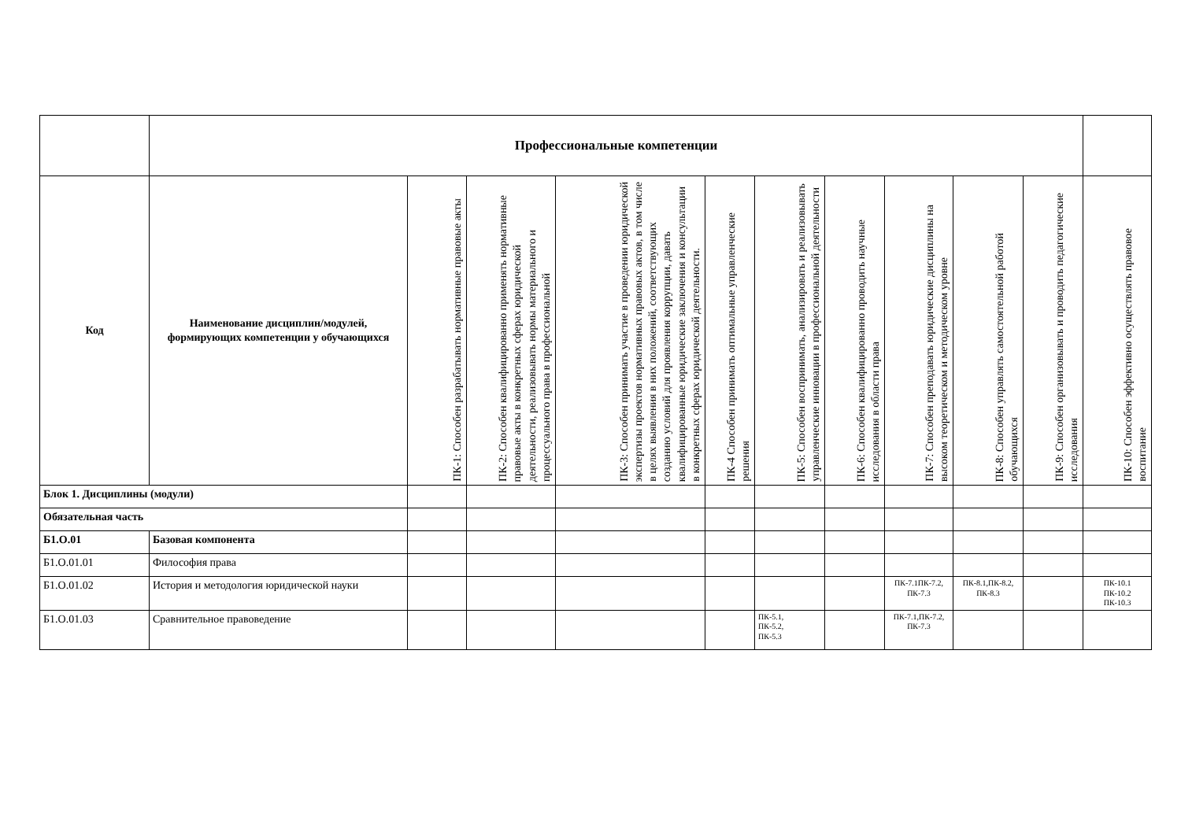| | Профессиональные компетенции | | | | | | | | | | |
| --- | --- | --- | --- | --- | --- | --- | --- | --- | --- | --- | --- |
| Код | Наименование дисциплин/модулей, формирующих компетенции у обучающихся | ПК-1: Способен разрабатывать нормативные правовые акты | ПК-2: Способен квалифицированно применять нормативные правовые акты в конкретных сферах юридической деятельности, реализовывать нормы материального и процессуального права в профессиональной | ПК-3: Способен принимать участие в проведении юридической экспертизы проектов нормативных правовых актов, в том числе в целях выявления в них положений, соответствующих созданию условий для проявления коррупции, давать квалифицированные юридические заключения и консультации в конкретных сферах юридической деятельности. | ПК-4 Способен принимать оптимальные управленческие решения | ПК-5: Способен воспринимать, анализировать и реализовывать управленческие инновации в профессиональной деятельности | ПК-6: Способен квалифицированно проводить научные исследования в области права | ПК-7: Способен преподавать юридические дисциплины на высоком теоретическом и методическом уровне | ПК-8: Способен управлять самостоятельной работой обучающихся | ПК-9: Способен организовывать и проводить педагогические исследования | ПК-10: Способен эффективно осуществлять правовое воспитание |
| Блок 1. Дисциплины (модули) | | | | | | | | | | | |
| Обязательная часть | | | | | | | | | | | |
| Б1.О.01 | Базовая компонента | | | | | | | | | | |
| Б1.О.01.01 | Философия права | | | | | | | | | | |
| Б1.О.01.02 | История и методология юридической науки | | | | | | | ПК-7.1ПК-7.2, ПК-7.3 | ПК-8.1,ПК-8.2, ПК-8.3 | | ПК-10.1 ПК-10.2 ПК-10.3 |
| Б1.О.01.03 | Сравнительное правоведение | | | | | ПК-5.1, ПК-5.2, ПК-5.3 | | ПК-7.1,ПК-7.2, ПК-7.3 | | | |